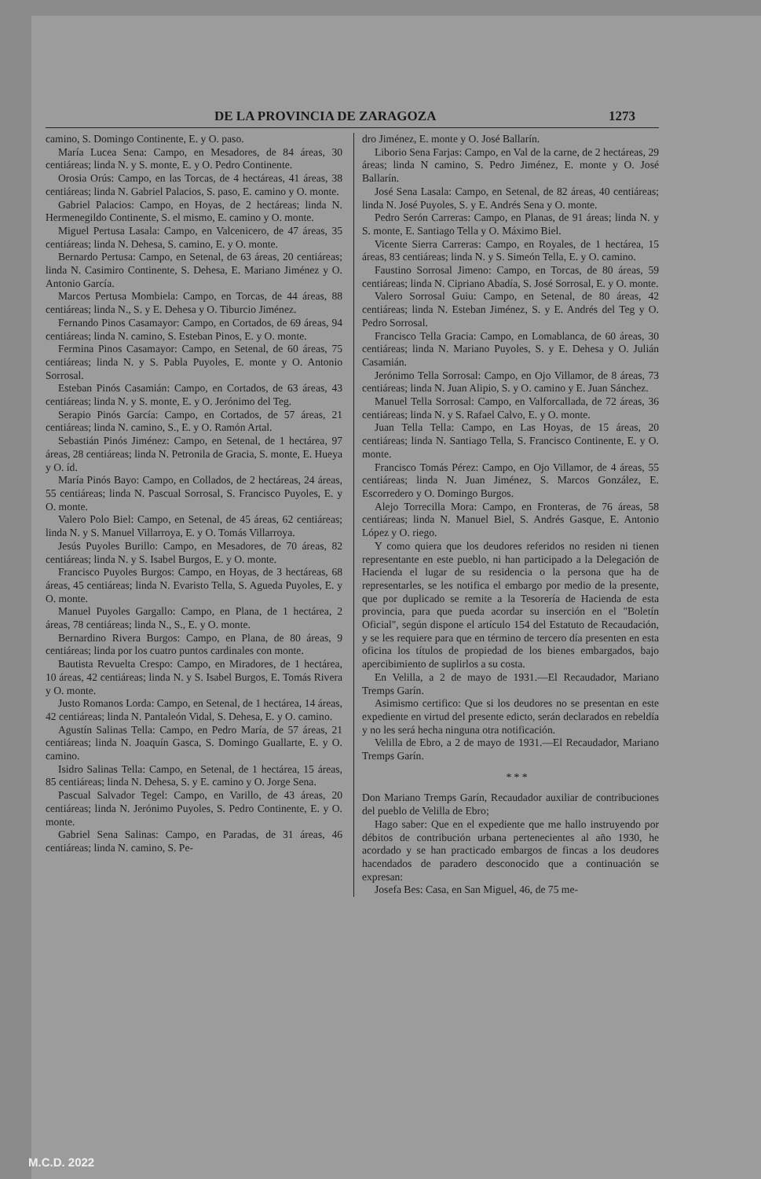DE LA PROVINCIA DE ZARAGOZA 1273
camino, S. Domingo Continente, E. y O. paso.
María Lucea Sena: Campo, en Mesadores, de 84 áreas, 30 centiáreas; linda N. y S. monte, E. y O. Pedro Continente.
Orosia Orús: Campo, en las Torcas, de 4 hectáreas, 41 áreas, 38 centiáreas; linda N. Gabriel Palacios, S. paso, E. camino y O. monte.
Gabriel Palacios: Campo, en Hoyas, de 2 hectáreas; linda N. Hermenegildo Continente, S. el mismo, E. camino y O. monte.
Miguel Pertusa Lasala: Campo, en Valcenicero, de 47 áreas, 35 centiáreas; linda N. Dehesa, S. camino, E. y O. monte.
Bernardo Pertusa: Campo, en Setenal, de 63 áreas, 20 centiáreas; linda N. Casimiro Continente, S. Dehesa, E. Mariano Jiménez y O. Antonio García.
Marcos Pertusa Mombiela: Campo, en Torcas, de 44 áreas, 88 centiáreas; linda N., S. y E. Dehesa y O. Tiburcio Jiménez.
Fernando Pinos Casamayor: Campo, en Cortados, de 69 áreas, 94 centiáreas; linda N. camino, S. Esteban Pinos, E. y O. monte.
Fermina Pinos Casamayor: Campo, en Setenal, de 60 áreas, 75 centiáreas; linda N. y S. Pabla Puyoles, E. monte y O. Antonio Sorrosal.
Esteban Pinós Casamián: Campo, en Cortados, de 63 áreas, 43 centiáreas; linda N. y S. monte, E. y O. Jerónimo del Teg.
Serapio Pinós García: Campo, en Cortados, de 57 áreas, 21 centiáreas; linda N. camino, S., E. y O. Ramón Artal.
Sebastián Pinós Jiménez: Campo, en Setenal, de 1 hectárea, 97 áreas, 28 centiáreas; linda N. Petronila de Gracia, S. monte, E. Hueya y O. íd.
María Pinós Bayo: Campo, en Collados, de 2 hectáreas, 24 áreas, 55 centiáreas; linda N. Pascual Sorrosal, S. Francisco Puyoles, E. y O. monte.
Valero Polo Biel: Campo, en Setenal, de 45 áreas, 62 centiáreas; linda N. y S. Manuel Villarroya, E. y O. Tomás Villarroya.
Jesús Puyoles Burillo: Campo, en Mesadores, de 70 áreas, 82 centiáreas; linda N. y S. Isabel Burgos, E. y O. monte.
Francisco Puyoles Burgos: Campo, en Hoyas, de 3 hectáreas, 68 áreas, 45 centiáreas; linda N. Evaristo Tella, S. Agueda Puyoles, E. y O. monte.
Manuel Puyoles Gargallo: Campo, en Plana, de 1 hectárea, 2 áreas, 78 centiáreas; linda N., S., E. y O. monte.
Bernardino Rivera Burgos: Campo, en Plana, de 80 áreas, 9 centiáreas; linda por los cuatro puntos cardinales con monte.
Bautista Revuelta Crespo: Campo, en Miradores, de 1 hectárea, 10 áreas, 42 centiáreas; linda N. y S. Isabel Burgos, E. Tomás Rivera y O. monte.
Justo Romanos Lorda: Campo, en Setenal, de 1 hectárea, 14 áreas, 42 centiáreas; linda N. Pantaleón Vidal, S. Dehesa, E. y O. camino.
Agustín Salinas Tella: Campo, en Pedro María, de 57 áreas, 21 centiáreas; linda N. Joaquín Gasca, S. Domingo Guallarte, E. y O. camino.
Isidro Salinas Tella: Campo, en Setenal, de 1 hectárea, 15 áreas, 85 centiáreas; linda N. Dehesa, S. y E. camino y O. Jorge Sena.
Pascual Salvador Tegel: Campo, en Varillo, de 43 áreas, 20 centiáreas; linda N. Jerónimo Puyoles, S. Pedro Continente, E. y O. monte.
Gabriel Sena Salinas: Campo, en Paradas, de 31 áreas, 46 centiáreas; linda N. camino, S. Pe-
dro Jiménez, E. monte y O. José Ballarín.
Liborio Sena Farjas: Campo, en Val de la carne, de 2 hectáreas, 29 áreas; linda N camino, S. Pedro Jiménez, E. monte y O. José Ballarín.
José Sena Lasala: Campo, en Setenal, de 82 áreas, 40 centiáreas; linda N. José Puyoles, S. y E. Andrés Sena y O. monte.
Pedro Serón Carreras: Campo, en Planas, de 91 áreas; linda N. y S. monte, E. Santiago Tella y O. Máximo Biel.
Vicente Sierra Carreras: Campo, en Royales, de 1 hectárea, 15 áreas, 83 centiáreas; linda N. y S. Simeón Tella, E. y O. camino.
Faustino Sorrosal Jimeno: Campo, en Torcas, de 80 áreas, 59 centiáreas; linda N. Cipriano Abadía, S. José Sorrosal, E. y O. monte.
Valero Sorrosal Guiu: Campo, en Setenal, de 80 áreas, 42 centiáreas; linda N. Esteban Jiménez, S. y E. Andrés del Teg y O. Pedro Sorrosal.
Francisco Tella Gracia: Campo, en Lomablanca, de 60 áreas, 30 centiáreas; linda N. Mariano Puyoles, S. y E. Dehesa y O. Julián Casamián.
Jerónimo Tella Sorrosal: Campo, en Ojo Villamor, de 8 áreas, 73 centiáreas; linda N. Juan Alipio, S. y O. camino y E. Juan Sánchez.
Manuel Tella Sorrosal: Campo, en Valforcallada, de 72 áreas, 36 centiáreas; linda N. y S. Rafael Calvo, E. y O. monte.
Juan Tella Tella: Campo, en Las Hoyas, de 15 áreas, 20 centiáreas; linda N. Santiago Tella, S. Francisco Continente, E. y O. monte.
Francisco Tomás Pérez: Campo, en Ojo Villamor, de 4 áreas, 55 centiáreas; linda N. Juan Jiménez, S. Marcos González, E. Escorredero y O. Domingo Burgos.
Alejo Torrecilla Mora: Campo, en Fronteras, de 76 áreas, 58 centiáreas; linda N. Manuel Biel, S. Andrés Gasque, E. Antonio López y O. riego.
Y como quiera que los deudores referidos no residen ni tienen representante en este pueblo, ni han participado a la Delegación de Hacienda el lugar de su residencia o la persona que ha de representarles, se les notifica el embargo por medio de la presente, que por duplicado se remite a la Tesorería de Hacienda de esta provincia, para que pueda acordar su inserción en el "Boletín Oficial", según dispone el artículo 154 del Estatuto de Recaudación, y se les requiere para que en término de tercero día presenten en esta oficina los títulos de propiedad de los bienes embargados, bajo apercibimiento de suplirlos a su costa.
En Velilla, a 2 de mayo de 1931.—El Recaudador, Mariano Tremps Garín.
Asimismo certifico: Que si los deudores no se presentan en este expediente en virtud del presente edicto, serán declarados en rebeldía y no les será hecha ninguna otra notificación.
Velilla de Ebro, a 2 de mayo de 1931.—El Recaudador, Mariano Tremps Garín.
* * *
Don Mariano Tremps Garín, Recaudador auxiliar de contribuciones del pueblo de Velilla de Ebro;
Hago saber: Que en el expediente que me hallo instruyendo por débitos de contribución urbana pertenecientes al año 1930, he acordado y se han practicado embargos de fincas a los deudores hacendados de paradero desconocido que a continuación se expresan:
Josefa Bes: Casa, en San Miguel, 46, de 75 me-
M.C.D. 2022